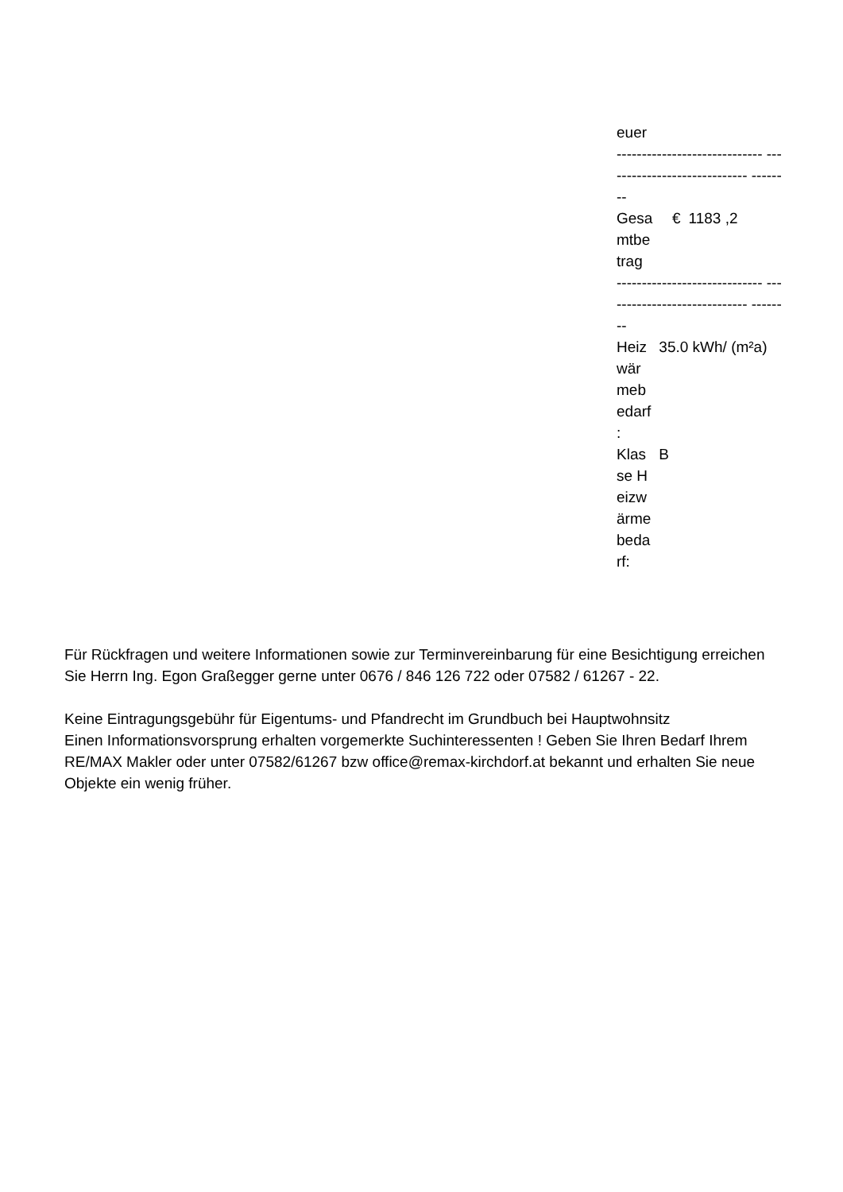euer
----------------------------- ----------------------------- --------
| Gesa mtbe trag | € | 1183 ,2 |
----------------------------- ----------------------------- --------
| Heiz wär meb edarf : | 35.0 kWh/ (m²a) |
| Klas se H eizw ärme beda rf: | B |
Für Rückfragen und weitere Informationen sowie zur Terminvereinbarung für eine Besichtigung erreichen Sie Herrn Ing. Egon Graßegger gerne unter 0676 / 846 126 722 oder 07582 / 61267 - 22.
Keine Eintragungsgebühr für Eigentums- und Pfandrecht im Grundbuch bei Hauptwohnsitz
Einen Informationsvorsprung erhalten vorgemerkte Suchinteressenten ! Geben Sie Ihren Bedarf Ihrem RE/MAX Makler oder unter 07582/61267 bzw office@remax-kirchdorf.at bekannt und erhalten Sie neue Objekte ein wenig früher.